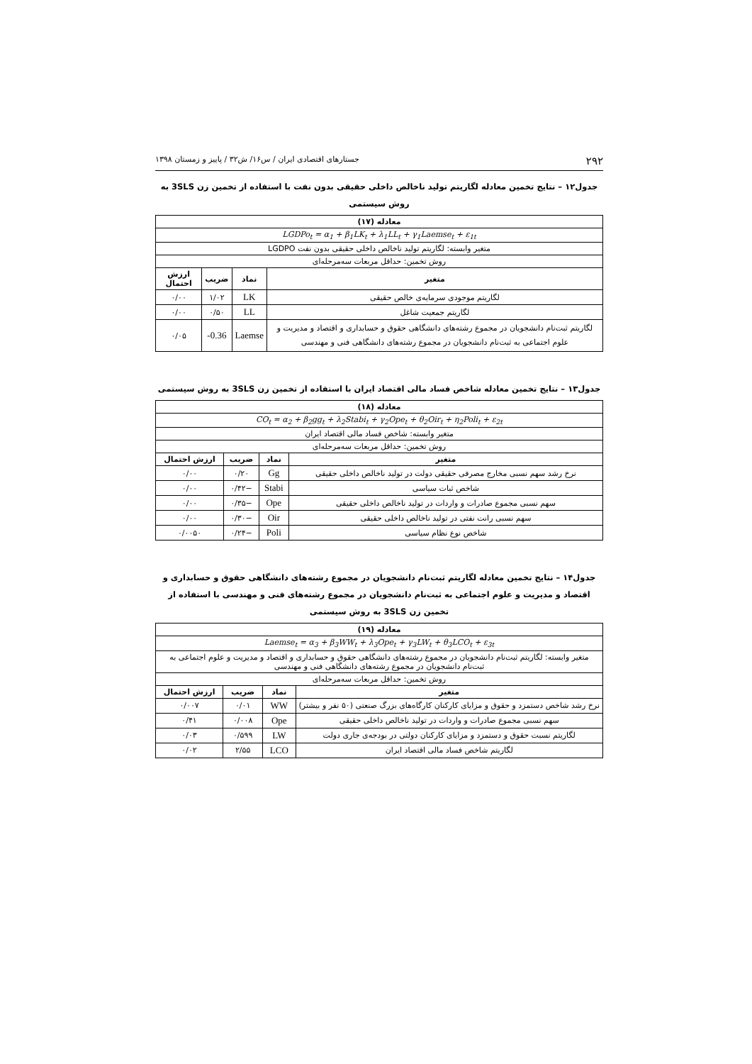۲۹۲ جستارهای اقتصادی ایران / س۱۶/ ش۳۲ / پاییز و زمستان ۱۳۹۸
جدول۱۲ – نتایج تخمین معادله لگاریتم تولید ناخالص داخلی حقیقی بدون نفت با استفاده از تخمین زن 3SLS به روش سیستمی
| معادله (۱۷) | | | |
| --- | --- | --- | --- |
| LGDPo<sub>t</sub> = α<sub>1</sub> + β<sub>1</sub>LK<sub>t</sub> + λ<sub>1</sub>LL<sub>t</sub> + γ<sub>1</sub>Laemse<sub>t</sub> + ε<sub>1t</sub> | | | |
| متغیر وابسته: لگاریتم تولید ناخالص داخلی حقیقی بدون نفت LGDPO | | | |
| روش تخمین: حداقل مربعات سه‌مرحله‌ای | | | |
| متغیر | نماد | ضریب | ارزش احتمال |
| لگاریتم موجودی سرمایه‌ی خالص حقیقی | LK | ۱/۰۲ | ۰/۰۰ |
| لگاریتم جمعیت شاغل | LL | ۰/۵۰ | ۰/۰۰ |
| لگاریتم ثبت‌نام دانشجویان در مجموع رشته‌های دانشگاهی حقوق و حسابداری و اقتصاد و مدیریت و علوم اجتماعی به ثبت‌نام دانشجویان در مجموع رشته‌های دانشگاهی فنی و مهندسی | Laemse | -0.36 | ۰/۰۵ |
جدول۱۳ – نتایج تخمین معادله شاخص فساد مالی اقتصاد ایران با استفاده از تخمین زن 3SLS به روش سیستمی
| معادله (۱۸) | | | |
| --- | --- | --- | --- |
| CO<sub>t</sub> = α<sub>2</sub> + β<sub>2</sub>gg<sub>t</sub> + λ<sub>2</sub>Stabi<sub>t</sub> + γ<sub>2</sub>Ope<sub>t</sub> + θ<sub>2</sub>Oir<sub>t</sub> + η<sub>2</sub>Poli<sub>t</sub> + ε<sub>2t</sub> | | | |
| متغیر وابسته: شاخص فساد مالی اقتصاد ایران | | | |
| روش تخمین: حداقل مربعات سه‌مرحله‌ای | | | |
| متغیر | نماد | ضریب | ارزش احتمال |
| نرخ رشد سهم نسبی مخارج مصرفی حقیقی دولت در تولید ناخالص داخلی حقیقی | Gg | ۰/۲۰ | ۰/۰۰ |
| شاخص ثبات سیاسی | Stabi | −۰/۴۲ | ۰/۰۰ |
| سهم نسبی مجموع صادرات و واردات در تولید ناخالص داخلی حقیقی | Ope | −۰/۳۵ | ۰/۰۰ |
| سهم نسبی رانت نفتی در تولید ناخالص داخلی حقیقی | Oir | −۰/۳۰ | ۰/۰۰ |
| شاخص نوع نظام سیاسی | Poli | −۰/۲۴ | ۰/۰۰۵۰ |
جدول۱۴ – نتایج تخمین معادله لگاریتم ثبت‌نام دانشجویان در مجموع رشته‌های دانشگاهی حقوق و حسابداری و اقتصاد و مدیریت و علوم اجتماعی به ثبت‌نام دانشجویان در مجموع رشته‌های فنی و مهندسی با استفاده از تخمین زن 3SLS به روش سیستمی
| معادله (۱۹) | | | |
| --- | --- | --- | --- |
| Laemse<sub>t</sub> = α<sub>3</sub> + β<sub>3</sub>WW<sub>t</sub> + λ<sub>3</sub>Ope<sub>t</sub> + γ<sub>3</sub>LW<sub>t</sub> + θ<sub>3</sub>LCO<sub>t</sub> + ε<sub>3t</sub> | | | |
| متغیر وابسته: لگاریتم ثبت‌نام دانشجویان در مجموع رشته‌های دانشگاهی حقوق و حسابداری و اقتصاد و مدیریت و علوم اجتماعی به ثبت‌نام دانشجویان در مجموع رشته‌های دانشگاهی فنی و مهندسی | | | |
| روش تخمین: حداقل مربعات سه‌مرحله‌ای | | | |
| متغیر | نماد | ضریب | ارزش احتمال |
| نرخ رشد شاخص دستمزد و حقوق و مزایای کارکنان کارگاه‌های بزرگ صنعتی (۵۰ نفر و بیشتر) | WW | ۰/۰۱ | ۰/۰۰۷ |
| سهم نسبی مجموع صادرات و واردات در تولید ناخالص داخلی حقیقی | Ope | ۰/۰۰۸ | ۰/۴۱ |
| لگاریتم نسبت حقوق و دستمزد و مزایای کارکنان دولتی در بودجه‌ی جاری دولت | LW | ۰/۵۹۹ | ۰/۰۳ |
| لگاریتم شاخص فساد مالی اقتصاد ایران | LCO | ۲/۵۵ | ۰/۰۲ |